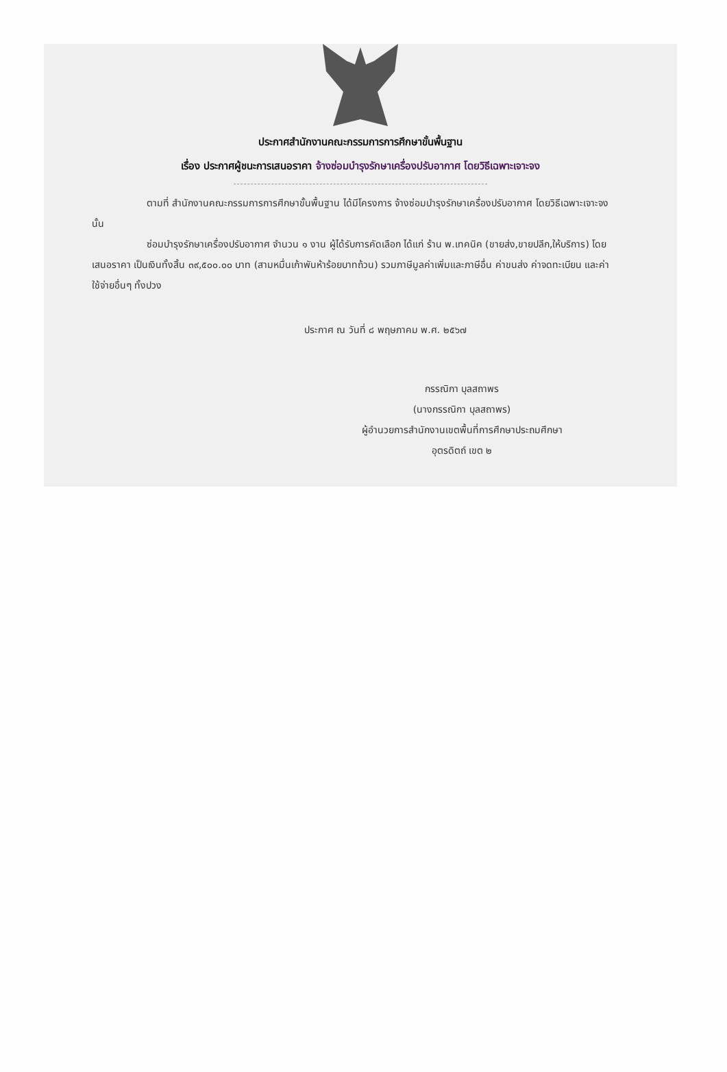ประกาศสำนักงานคณะกรรมการการศึกษาขั้นพื้นฐาน
เรื่อง ประกาศผู้ชนะการเสนอราคา จ้างซ่อมบำรุงรักษาเครื่องปรับอากาศ โดยวิธีเฉพาะเจาะจง
ตามที่ สำนักงานคณะกรรมการการศึกษาขั้นพื้นฐาน ได้มีโครงการ จ้างซ่อมบำรุงรักษาเครื่องปรับอากาศ โดยวิธีเฉพาะเจาะจง นั้น
ซ่อมบำรุงรักษาเครื่องปรับอากาศ จำนวน ๑ งาน ผู้ได้รับการคัดเลือก ได้แก่ ร้าน พ.เทคนิค (ขายส่ง,ขายปลีก,ให้บริการ) โดยเสนอราคา เป็นเงินทั้งสิ้น ๓๙,๕๐๐.๐๐ บาท (สามหมื่นเก้าพันห้าร้อยบาทถ้วน) รวมภาษีมูลค่าเพิ่มและภาษีอื่น ค่าขนส่ง ค่าจดทะเบียน และค่าใช้จ่ายอื่นๆ ทั้งปวง
ประกาศ ณ วันที่ ๘ พฤษภาคม พ.ศ. ๒๕๖๗
กรรณิกา บุลสถาพร
(นางกรรณิกา บุลสถาพร)
ผู้อำนวยการสำนักงานเขตพื้นที่การศึกษาประถมศึกษา
อุตรดิตถ์ เขต ๒